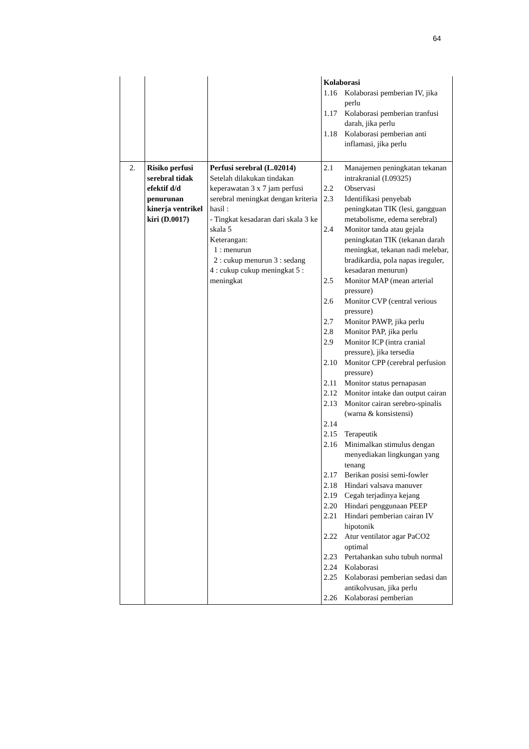64
| | | | Kolaborasi 1.16 Kolaborasi pemberian IV, jika perlu 1.17 Kolaborasi pemberian tranfusi darah, jika perlu 1.18 Kolaborasi pemberian anti inflamasi, jika perlu |
| 2. | Risiko perfusi serebral tidak efektif d/d penurunan kinerja ventrikel kiri (D.0017) | Perfusi serebral (L.02014) Setelah dilakukan tindakan keperawatan 3 x 7 jam perfusi serebral meningkat dengan kriteria hasil : - Tingkat kesadaran dari skala 3 ke skala 5 Keterangan: 1 : menurun 2 : cukup menurun 3 : sedang 4 : cukup cukup meningkat 5 : meningkat | 2.1 Manajemen peningkatan tekanan intrakranial (I.09325) 2.2 Observasi 2.3 Identifikasi penyebab peningkatan TIK (lesi, gangguan metabolisme, edema serebral) 2.4 Monitor tanda atau gejala peningkatan TIK (tekanan darah meningkat, tekanan nadi melebar, bradikardia, pola napas ireguler, kesadaran menurun) 2.5 Monitor MAP (mean arterial pressure) 2.6 Monitor CVP (central verious pressure) 2.7 Monitor PAWP, jika perlu 2.8 Monitor PAP, jika perlu 2.9 Monitor ICP (intra cranial pressure), jika tersedia 2.10 Monitor CPP (cerebral perfusion pressure) 2.11 Monitor status pernapasan 2.12 Monitor intake dan output cairan 2.13 Monitor cairan serebro-spinalis (warna & konsistensi) 2.14 2.15 Terapeutik 2.16 Minimalkan stimulus dengan menyediakan lingkungan yang tenang 2.17 Berikan posisi semi-fowler 2.18 Hindari valsava manuver 2.19 Cegah terjadinya kejang 2.20 Hindari penggunaan PEEP 2.21 Hindari pemberian cairan IV hipotonik 2.22 Atur ventilator agar PaCO2 optimal 2.23 Pertahankan suhu tubuh normal 2.24 Kolaborasi 2.25 Kolaborasi pemberian sedasi dan antikolvusan, jika perlu 2.26 Kolaborasi pemberian |